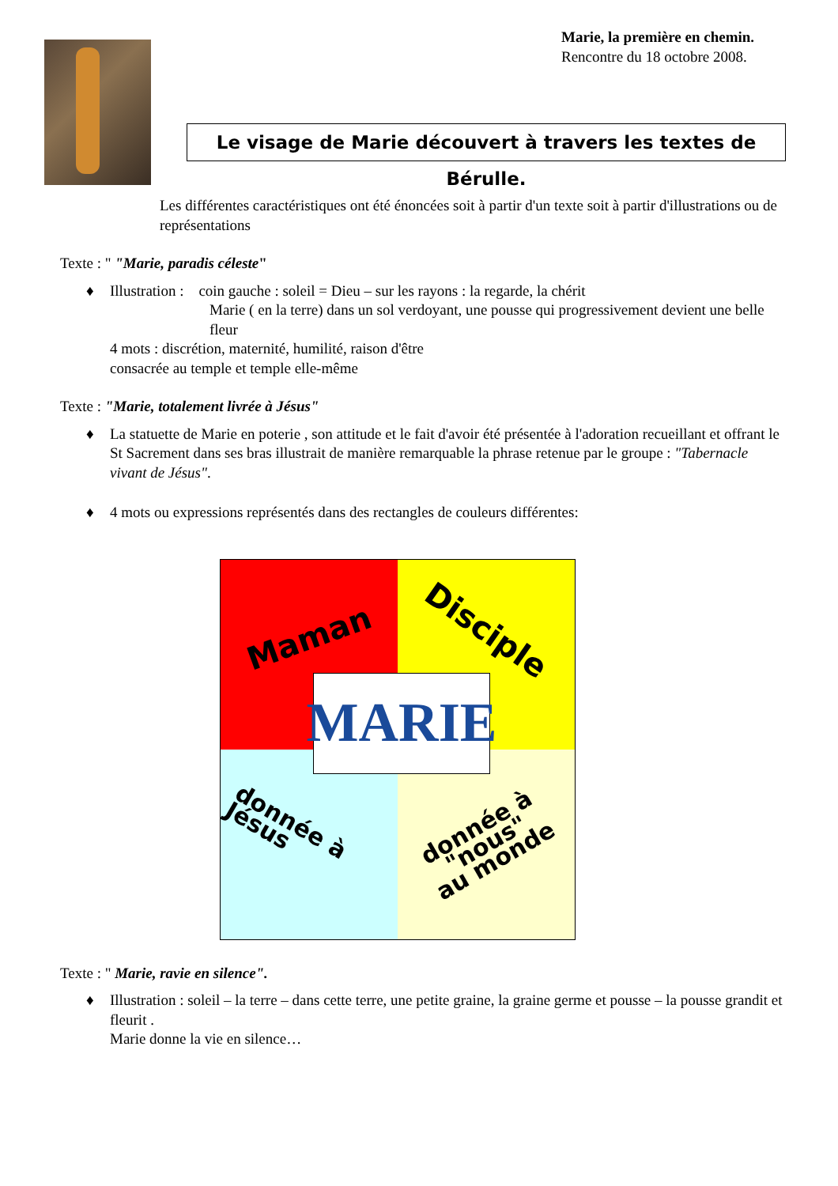Marie, la première en chemin.
Rencontre du 18 octobre 2008.
Le visage de Marie découvert à travers les textes de Bérulle.
Les différentes caractéristiques ont été énoncées soit à partir d'un texte soit à partir d'illustrations ou de représentations
Texte : " "Marie, paradis céleste"
Illustration : coin gauche : soleil = Dieu – sur les rayons : la regarde, la chérit
Marie ( en la terre) dans un sol verdoyant, une pousse qui progressivement devient une belle fleur
4 mots : discrétion, maternité, humilité, raison d'être
consacrée au temple et temple elle-même
Texte : "Marie, totalement livrée à Jésus"
La statuette de Marie en poterie , son attitude et le fait d'avoir été présentée à l'adoration recueillant et offrant le St Sacrement dans ses bras illustrait de manière remarquable la phrase retenue par le groupe : "Tabernacle vivant de Jésus".
4 mots ou expressions représentés dans des rectangles de couleurs différentes:
Maman Disciple
donnée à Jésus
donnée à "nous"
au monde
MARIE
Texte : " Marie, ravie en silence".
Illustration : soleil – la terre – dans cette terre, une petite graine, la graine germe et pousse – la pousse grandit et fleurit .
Marie donne la vie en silence…